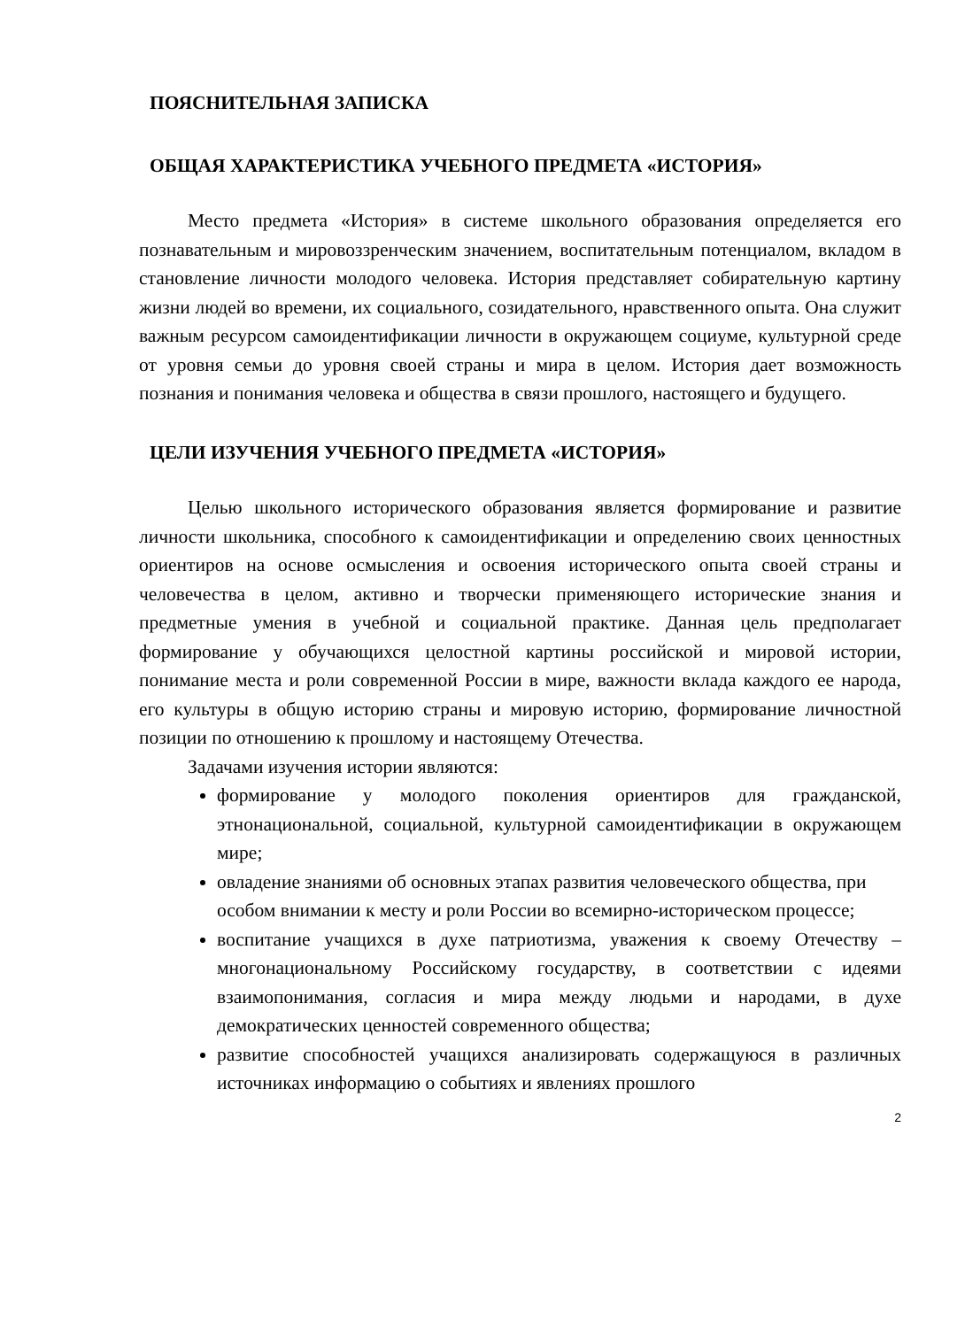ПОЯСНИТЕЛЬНАЯ ЗАПИСКА
ОБЩАЯ ХАРАКТЕРИСТИКА УЧЕБНОГО ПРЕДМЕТА «ИСТОРИЯ»
Место предмета «История» в системе школьного образования определяется его познавательным и мировоззренческим значением, воспитательным потенциалом, вкладом в становление личности молодого человека. История представляет собирательную картину жизни людей во времени, их социального, созидательного, нравственного опыта. Она служит важным ресурсом самоидентификации личности в окружающем социуме, культурной среде от уровня семьи до уровня своей страны и мира в целом. История дает возможность познания и понимания человека и общества в связи прошлого, настоящего и будущего.
ЦЕЛИ ИЗУЧЕНИЯ УЧЕБНОГО ПРЕДМЕТА «ИСТОРИЯ»
Целью школьного исторического образования является формирование и развитие личности школьника, способного к самоидентификации и определению своих ценностных ориентиров на основе осмысления и освоения исторического опыта своей страны и человечества в целом, активно и творчески применяющего исторические знания и предметные умения в учебной и социальной практике. Данная цель предполагает формирование у обучающихся целостной картины российской и мировой истории, понимание места и роли современной России в мире, важности вклада каждого ее народа, его культуры в общую историю страны и мировую историю, формирование личностной позиции по отношению к прошлому и настоящему Отечества.
Задачами изучения истории являются:
формирование у молодого поколения ориентиров для гражданской, этнонациональной, социальной, культурной самоидентификации в окружающем мире;
овладение знаниями об основных этапах развития человеческого общества, при особом внимании к месту и роли России во всемирно-историческом процессе;
воспитание учащихся в духе патриотизма, уважения к своему Отечеству – многонациональному Российскому государству, в соответствии с идеями взаимопонимания, согласия и мира между людьми и народами, в духе демократических ценностей современного общества;
развитие способностей учащихся анализировать содержащуюся в различных источниках информацию о событиях и явлениях прошлого
2